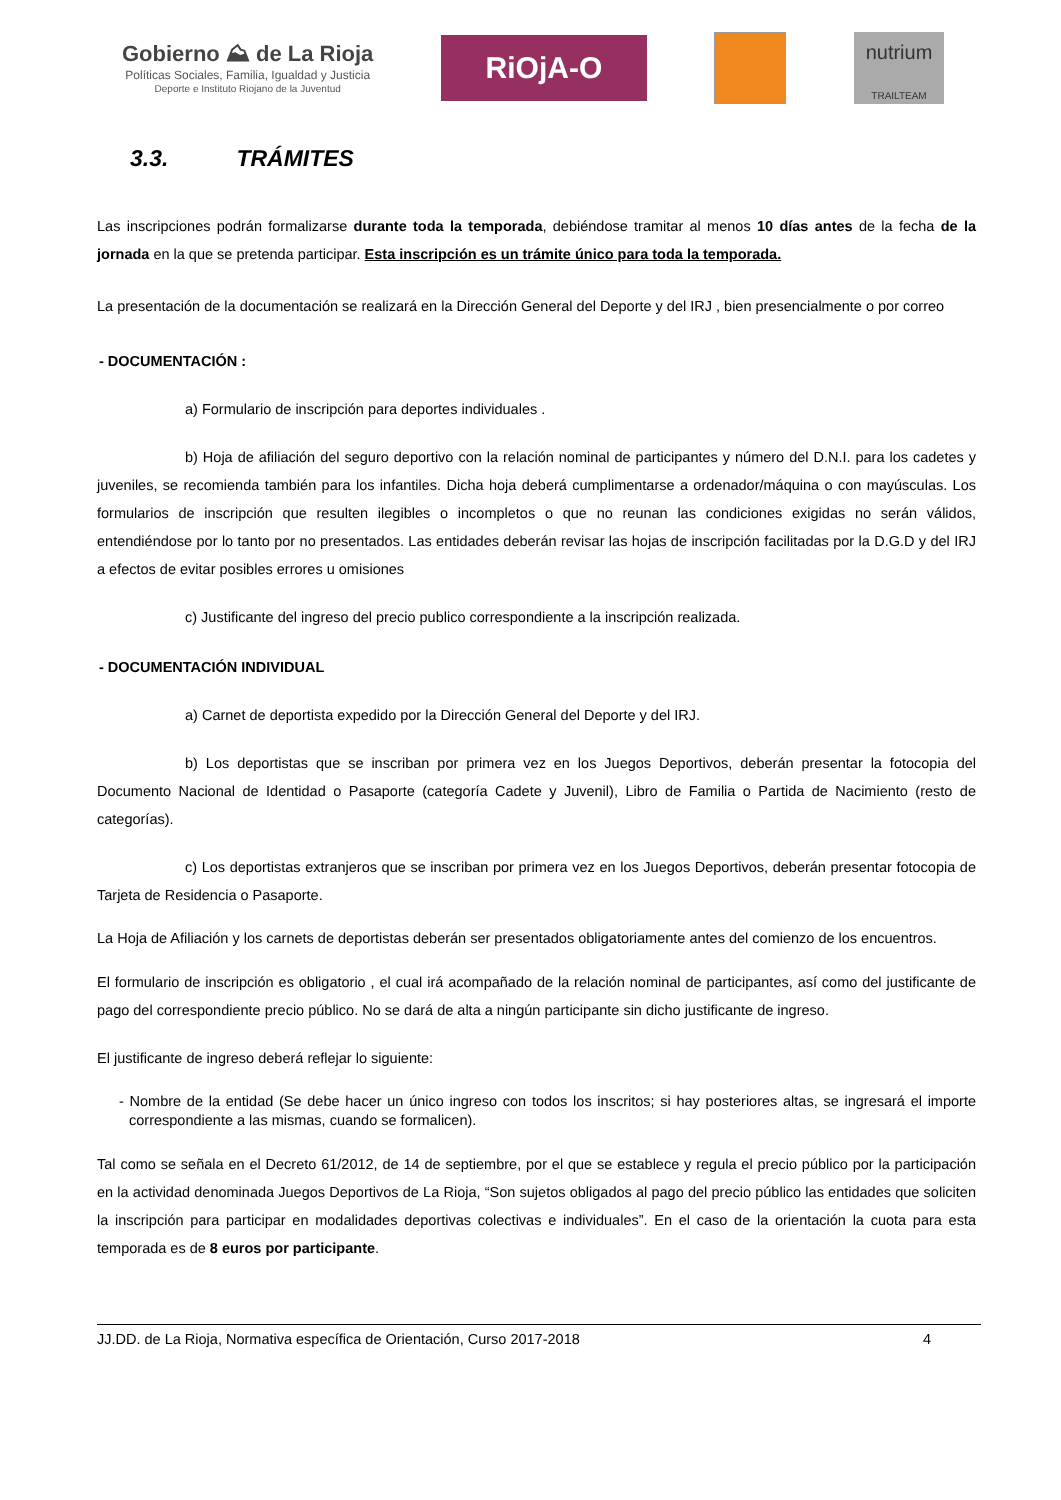Gobierno ⛰ de La Rioja
Políticas Sociales, Familia, Igualdad y Justicia
Deporte e Instituto Riojano de la Juventud
RiOjA-O
nutrium
TRAILTEAM
3.3. TRÁMITES
Las inscripciones podrán formalizarse durante toda la temporada, debiéndose tramitar al menos 10 días antes de la fecha de la jornada en la que se pretenda participar. Esta inscripción es un trámite único para toda la temporada.
La presentación de la documentación se realizará en la Dirección General del Deporte y del IRJ , bien presencialmente o por correo
- DOCUMENTACIÓN :
a) Formulario de inscripción para deportes individuales .
b) Hoja de afiliación del seguro deportivo con la relación nominal de participantes y número del D.N.I. para los cadetes y juveniles, se recomienda también para los infantiles. Dicha hoja deberá cumplimentarse a ordenador/máquina o con mayúsculas. Los formularios de inscripción que resulten ilegibles o incompletos o que no reunan las condiciones exigidas no serán válidos, entendiéndose por lo tanto por no presentados. Las entidades deberán revisar las hojas de inscripción facilitadas por la D.G.D y del IRJ a efectos de evitar posibles errores u omisiones
c) Justificante del ingreso del precio publico correspondiente a la inscripción realizada.
- DOCUMENTACIÓN INDIVIDUAL
a) Carnet de deportista expedido por la Dirección General del Deporte y del IRJ.
b) Los deportistas que se inscriban por primera vez en los Juegos Deportivos, deberán presentar la fotocopia del Documento Nacional de Identidad o Pasaporte (categoría Cadete y Juvenil), Libro de Familia o Partida de Nacimiento (resto de categorías).
c) Los deportistas extranjeros que se inscriban por primera vez en los Juegos Deportivos, deberán presentar fotocopia de Tarjeta de Residencia o Pasaporte.
La Hoja de Afiliación y los carnets de deportistas deberán ser presentados obligatoriamente antes del comienzo de los encuentros.
El formulario de inscripción es obligatorio , el cual irá acompañado de la relación nominal de participantes, así como del justificante de pago del correspondiente precio público. No se dará de alta a ningún participante sin dicho justificante de ingreso.
El justificante de ingreso deberá reflejar lo siguiente:
- Nombre de la entidad (Se debe hacer un único ingreso con todos los inscritos; si hay posteriores altas, se ingresará el importe correspondiente a las mismas, cuando se formalicen).
Tal como se señala en el Decreto 61/2012, de 14 de septiembre, por el que se establece y regula el precio público por la participación en la actividad denominada Juegos Deportivos de La Rioja, “Son sujetos obligados al pago del precio público las entidades que soliciten la inscripción para participar en modalidades deportivas colectivas e individuales”. En el caso de la orientación la cuota para esta temporada es de 8 euros por participante.
JJ.DD. de La Rioja, Normativa específica de Orientación, Curso 2017-2018 4